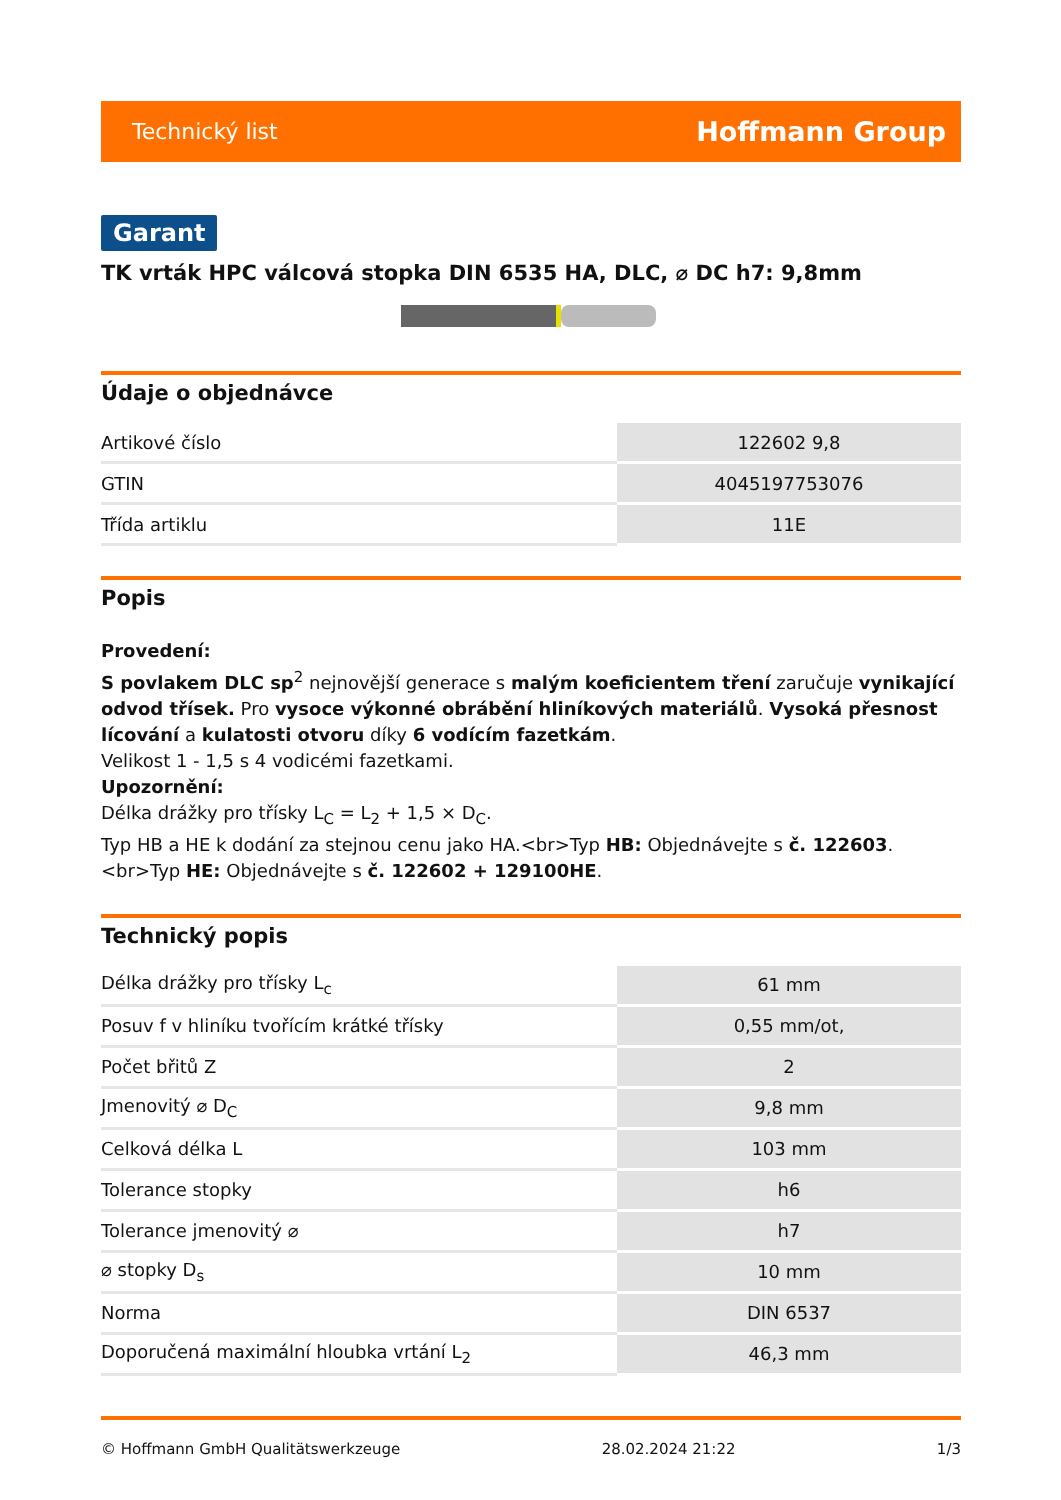Technický list Hoffmann Group
Garant
TK vrták HPC válcová stopka DIN 6535 HA, DLC, ⌀ DC h7: 9,8mm
Údaje o objednávce
| Artikové číslo | 122602 9,8 |
| GTIN | 4045197753076 |
| Třída artiklu | 11E |
Popis
Provedení:
S povlakem DLC sp<sup>2</sup> nejnovější generace s malým koeficientem tření zaručuje vynikající odvod třísek. Pro vysoce výkonné obrábění hliníkových materiálů. Vysoká přesnost lícování a kulatosti otvoru díky 6 vodícím fazetkám.
Velikost 1 - 1,5 s 4 vodicémi fazetkami.
Upozornění:
Délka drážky pro třísky L<sub>C</sub> = L<sub>2</sub> + 1,5 × D<sub>C</sub>.
Typ HB a HE k dodání za stejnou cenu jako HA.<br>Typ HB: Objednávejte s č. 122603.<br>Typ HE: Objednávejte s č. 122602 + 129100HE.
Technický popis
| Délka drážky pro třísky L<sub>c</sub> | 61 mm |
| Posuv f v hliníku tvořícím krátké třísky | 0,55 mm/ot, |
| Počet břitů Z | 2 |
| Jmenovitý ⌀ D<sub>C</sub> | 9,8 mm |
| Celková délka L | 103 mm |
| Tolerance stopky | h6 |
| Tolerance jmenovitý ⌀ | h7 |
| ⌀ stopky D<sub>s</sub> | 10 mm |
| Norma | DIN 6537 |
| Doporučená maximální hloubka vrtání L<sub>2</sub> | 46,3 mm |
© Hoffmann GmbH Qualitätswerkzeuge 28.02.2024 21:22 1/3